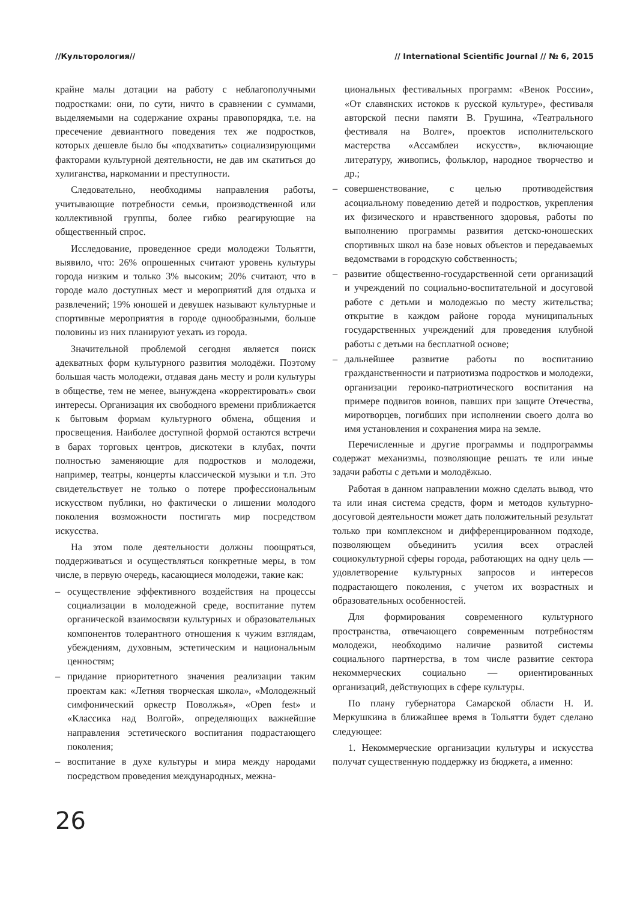//Культорология// // International Scientific Journal // № 6, 2015
крайне малы дотации на работу с неблагополучными подростками: они, по сути, ничто в сравнении с суммами, выделяемыми на содержание охраны правопорядка, т.е. на пресечение девиантного поведения тех же подростков, которых дешевле было бы «подхватить» социализирующими факторами культурной деятельности, не дав им скатиться до хулиганства, наркомании и преступности.
Следовательно, необходимы направления работы, учитывающие потребности семьи, производственной или коллективной группы, более гибко реагирующие на общественный спрос.
Исследование, проведенное среди молодежи Тольятти, выявило, что: 26% опрошенных считают уровень культуры города низким и только 3% высоким; 20% считают, что в городе мало доступных мест и мероприятий для отдыха и развлечений; 19% юношей и девушек называют культурные и спортивные мероприятия в городе однообразными, больше половины из них планируют уехать из города.
Значительной проблемой сегодня является поиск адекватных форм культурного развития молодёжи. Поэтому большая часть молодежи, отдавая дань месту и роли культуры в обществе, тем не менее, вынуждена «корректировать» свои интересы. Организация их свободного времени приближается к бытовым формам культурного обмена, общения и просвещения. Наиболее доступной формой остаются встречи в барах торговых центров, дискотеки в клубах, почти полностью заменяющие для подростков и молодежи, например, театры, концерты классической музыки и т.п. Это свидетельствует не только о потере профессиональным искусством публики, но фактически о лишении молодого поколения возможности постигать мир посредством искусства.
На этом поле деятельности должны поощряться, поддерживаться и осуществляться конкретные меры, в том числе, в первую очередь, касающиеся молодежи, такие как:
– осуществление эффективного воздействия на процессы социализации в молодежной среде, воспитание путем органической взаимосвязи культурных и образовательных компонентов толерантного отношения к чужим взглядам, убеждениям, духовным, эстетическим и национальным ценностям;
– придание приоритетного значения реализации таким проектам как: «Летняя творческая школа», «Молодежный симфонический оркестр Поволжья», «Open fest» и «Классика над Волгой», определяющих важнейшие направления эстетического воспитания подрастающего поколения;
– воспитание в духе культуры и мира между народами посредством проведения международных, межна-
циональных фестивальных программ: «Венок России», «От славянских истоков к русской культуре», фестиваля авторской песни памяти В. Грушина, «Театрального фестиваля на Волге», проектов исполнительского мастерства «Ассамблеи искусств», включающие литературу, живопись, фольклор, народное творчество и др.;
– совершенствование, с целью противодействия асоциальному поведению детей и подростков, укрепления их физического и нравственного здоровья, работы по выполнению программы развития детско-юношеских спортивных школ на базе новых объектов и передаваемых ведомствами в городскую собственность;
– развитие общественно-государственной сети организаций и учреждений по социально-воспитательной и досуговой работе с детьми и молодежью по месту жительства; открытие в каждом районе города муниципальных государственных учреждений для проведения клубной работы с детьми на бесплатной основе;
– дальнейшее развитие работы по воспитанию гражданственности и патриотизма подростков и молодежи, организации героико-патриотического воспитания на примере подвигов воинов, павших при защите Отечества, миротворцев, погибших при исполнении своего долга во имя установления и сохранения мира на земле.
Перечисленные и другие программы и подпрограммы содержат механизмы, позволяющие решать те или иные задачи работы с детьми и молодёжью.
Работая в данном направлении можно сделать вывод, что та или иная система средств, форм и методов культурно-досуговой деятельности может дать положительный результат только при комплексном и дифференцированном подходе, позволяющем объединить усилия всех отраслей социокультурной сферы города, работающих на одну цель — удовлетворение культурных запросов и интересов подрастающего поколения, с учетом их возрастных и образовательных особенностей.
Для формирования современного культурного пространства, отвечающего современным потребностям молодежи, необходимо наличие развитой системы социального партнерства, в том числе развитие сектора некоммерческих социально — ориентированных организаций, действующих в сфере культуры.
По плану губернатора Самарской области Н. И. Меркушкина в ближайшее время в Тольятти будет сделано следующее:
1. Некоммерческие организации культуры и искусства получат существенную поддержку из бюджета, а именно:
26